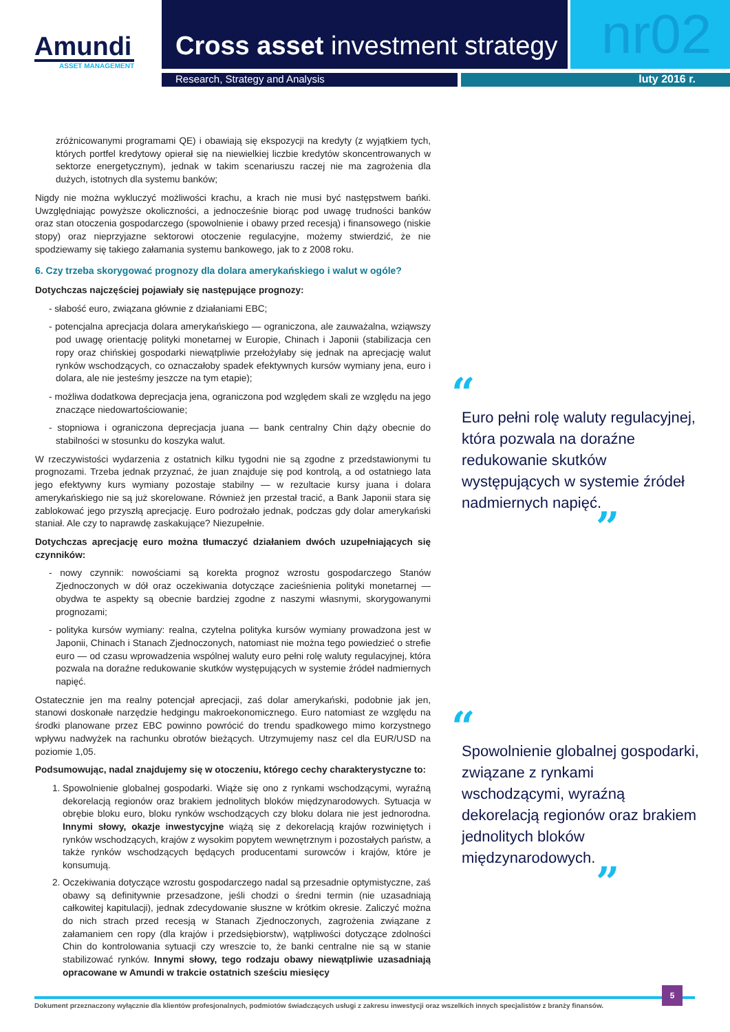Amundi
ASSET MANAGEMENT
Cross asset investment strategy
nr02
Research, Strategy and Analysis luty 2016 r.
zróżnicowanymi programami QE) i obawiają się ekspozycji na kredyty (z wyjątkiem tych, których portfel kredytowy opierał się na niewielkiej liczbie kredytów skoncentrowanych w sektorze energetycznym), jednak w takim scenariuszu raczej nie ma zagrożenia dla dużych, istotnych dla systemu banków;
Nigdy nie można wykluczyć możliwości krachu, a krach nie musi być następstwem bańki. Uwzględniając powyższe okoliczności, a jednocześnie biorąc pod uwagę trudności banków oraz stan otoczenia gospodarczego (spowolnienie i obawy przed recesją) i finansowego (niskie stopy) oraz nieprzyjazne sektorowi otoczenie regulacyjne, możemy stwierdzić, że nie spodziewamy się takiego załamania systemu bankowego, jak to z 2008 roku.
6. Czy trzeba skorygować prognozy dla dolara amerykańskiego i walut w ogóle?
Dotychczas najczęściej pojawiały się następujące prognozy:
- słabość euro, związana głównie z działaniami EBC;
- potencjalna aprecjacja dolara amerykańskiego — ograniczona, ale zauważalna, wziąwszy pod uwagę orientację polityki monetarnej w Europie, Chinach i Japonii (stabilizacja cen ropy oraz chińskiej gospodarki niewątpliwie przełożyłaby się jednak na aprecjację walut rynków wschodzących, co oznaczałoby spadek efektywnych kursów wymiany jena, euro i dolara, ale nie jesteśmy jeszcze na tym etapie);
- możliwa dodatkowa deprecjacja jena, ograniczona pod względem skali ze względu na jego znaczące niedowartościowanie;
- stopniowa i ograniczona deprecjacja juana — bank centralny Chin dąży obecnie do stabilności w stosunku do koszyka walut.
W rzeczywistości wydarzenia z ostatnich kilku tygodni nie są zgodne z przedstawionymi tu prognozami. Trzeba jednak przyznać, że juan znajduje się pod kontrolą, a od ostatniego lata jego efektywny kurs wymiany pozostaje stabilny — w rezultacie kursy juana i dolara amerykańskiego nie są już skorelowane. Również jen przestał tracić, a Bank Japonii stara się zablokować jego przyszłą aprecjację. Euro podrożało jednak, podczas gdy dolar amerykański staniał. Ale czy to naprawdę zaskakujące? Niezupełnie.
Dotychczas aprecjację euro można tłumaczyć działaniem dwóch uzupełniających się czynników:
- nowy czynnik: nowościami są korekta prognoz wzrostu gospodarczego Stanów Zjednoczonych w dół oraz oczekiwania dotyczące zacieśnienia polityki monetarnej — obydwa te aspekty są obecnie bardziej zgodne z naszymi własnymi, skorygowanymi prognozami;
- polityka kursów wymiany: realna, czytelna polityka kursów wymiany prowadzona jest w Japonii, Chinach i Stanach Zjednoczonych, natomiast nie można tego powiedzieć o strefie euro — od czasu wprowadzenia wspólnej waluty euro pełni rolę waluty regulacyjnej, która pozwala na doraźne redukowanie skutków występujących w systemie źródeł nadmiernych napięć.
Ostatecznie jen ma realny potencjał aprecjacji, zaś dolar amerykański, podobnie jak jen, stanowi doskonałe narzędzie hedgingu makroekonomicznego. Euro natomiast ze względu na środki planowane przez EBC powinno powrócić do trendu spadkowego mimo korzystnego wpływu nadwyżek na rachunku obrotów bieżących. Utrzymujemy nasz cel dla EUR/USD na poziomie 1,05.
Podsumowując, nadal znajdujemy się w otoczeniu, którego cechy charakterystyczne to:
1. Spowolnienie globalnej gospodarki. Wiąże się ono z rynkami wschodzącymi, wyraźną dekorelacją regionów oraz brakiem jednolitych bloków międzynarodowych. Sytuacja w obrębie bloku euro, bloku rynków wschodzących czy bloku dolara nie jest jednorodna. Innymi słowy, okazje inwestycyjne wiążą się z dekorelacją krajów rozwiniętych i rynków wschodzących, krajów z wysokim popytem wewnętrznym i pozostałych państw, a także rynków wschodzących będących producentami surowców i krajów, które je konsumują.
2. Oczekiwania dotyczące wzrostu gospodarczego nadal są przesadnie optymistyczne, zaś obawy są definitywnie przesadzone, jeśli chodzi o średni termin (nie uzasadniają całkowitej kapitulacji), jednak zdecydowanie słuszne w krótkim okresie. Zaliczyć można do nich strach przed recesją w Stanach Zjednoczonych, zagrożenia związane z załamaniem cen ropy (dla krajów i przedsiębiorstw), wątpliwości dotyczące zdolności Chin do kontrolowania sytuacji czy wreszcie to, że banki centralne nie są w stanie stabilizować rynków. Innymi słowy, tego rodzaju obawy niewątpliwie uzasadniają opracowane w Amundi w trakcie ostatnich sześciu miesięcy
“
Euro pełni rolę waluty regulacyjnej, która pozwala na doraźne redukowanie skutków występujących w systemie źródeł nadmiernych napięć.
”
“
Spowolnienie globalnej gospodarki, związane z rynkami wschodzącymi, wyraźną dekorelacją regionów oraz brakiem jednolitych bloków międzynarodowych.
”
Dokument przeznaczony wyłącznie dla klientów profesjonalnych, podmiotów świadczących usługi z zakresu inwestycji oraz wszelkich innych specjalistów z branży finansów.
5